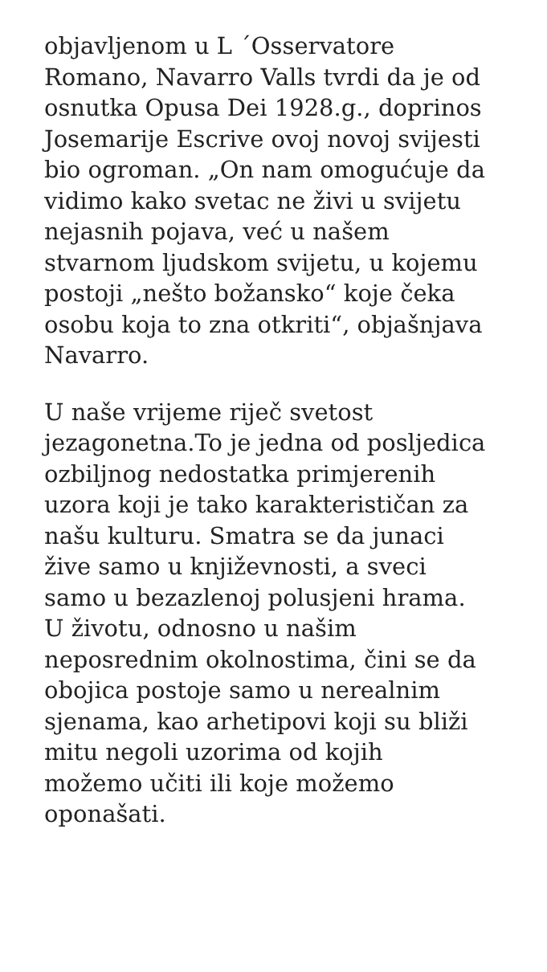objavljenom u L ´Osservatore
Romano, Navarro Valls tvrdi da je od
osnutka Opusa Dei 1928.g., doprinos
Josemarije Escrive ovoj novoj svijesti
bio ogroman. „On nam omogućuje da
vidimo kako svetac ne živi u svijetu
nejasnih pojava, već u našem
stvarnom ljudskom svijetu, u kojemu
postoji „nešto božansko“ koje čeka
osobu koja to zna otkriti“, objašnjava
Navarro.
U naše vrijeme riječ svetost
jezagonetna.To je jedna od posljedica
ozbiljnog nedostatka primjerenih
uzora koji je tako karakterističan za
našu kulturu. Smatra se da junaci
žive samo u književnosti, a sveci
samo u bezazlenoj polusjeni hrama.
U životu, odnosno u našim
neposrednim okolnostima, čini se da
obojica postoje samo u nerealnim
sjenama, kao arhetipovi koji su bliži
mitu negoli uzorima od kojih
možemo učiti ili koje možemo
oponašati.